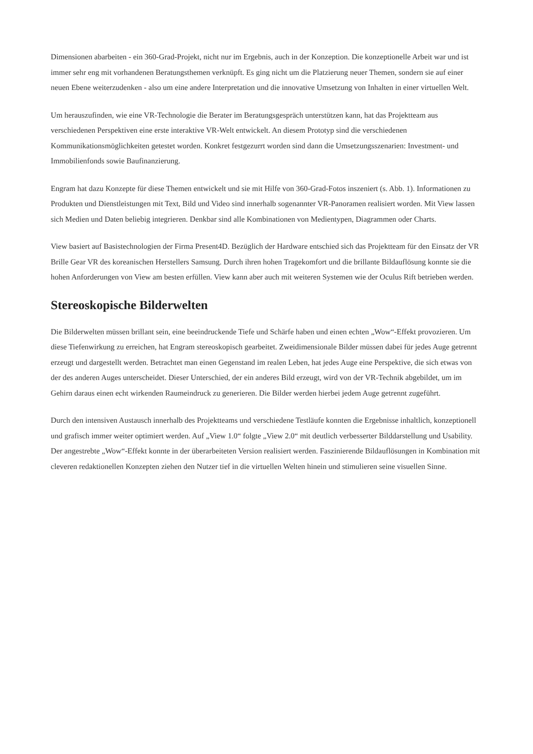Dimensionen abarbeiten - ein 360-Grad-Projekt, nicht nur im Ergebnis, auch in der Konzeption. Die konzeptionelle Arbeit war und ist immer sehr eng mit vorhandenen Beratungsthemen verknüpft. Es ging nicht um die Platzierung neuer Themen, sondern sie auf einer neuen Ebene weiterzudenken - also um eine andere Interpretation und die innovative Umsetzung von Inhalten in einer virtuellen Welt.
Um herauszufinden, wie eine VR-Technologie die Berater im Beratungsgespräch unterstützen kann, hat das Projektteam aus verschiedenen Perspektiven eine erste interaktive VR-Welt entwickelt. An diesem Prototyp sind die verschiedenen Kommunikationsmöglichkeiten getestet worden. Konkret festgezurrt worden sind dann die Umsetzungsszenarien: Investment- und Immobilienfonds sowie Baufinanzierung.
Engram hat dazu Konzepte für diese Themen entwickelt und sie mit Hilfe von 360-Grad-Fotos inszeniert (s. Abb. 1). Informationen zu Produkten und Dienstleistungen mit Text, Bild und Video sind innerhalb sogenannter VR-Panoramen realisiert worden. Mit View lassen sich Medien und Daten beliebig integrieren. Denkbar sind alle Kombinationen von Medientypen, Diagrammen oder Charts.
View basiert auf Basistechnologien der Firma Present4D. Bezüglich der Hardware entschied sich das Projektteam für den Einsatz der VR Brille Gear VR des koreanischen Herstellers Samsung. Durch ihren hohen Tragekomfort und die brillante Bildauflösung konnte sie die hohen Anforderungen von View am besten erfüllen. View kann aber auch mit weiteren Systemen wie der Oculus Rift betrieben werden.
Stereoskopische Bilderwelten
Die Bilderwelten müssen brillant sein, eine beeindruckende Tiefe und Schärfe haben und einen echten „Wow“-Effekt provozieren. Um diese Tiefenwirkung zu erreichen, hat Engram stereoskopisch gearbeitet. Zweidimensionale Bilder müssen dabei für jedes Auge getrennt erzeugt und dargestellt werden. Betrachtet man einen Gegenstand im realen Leben, hat jedes Auge eine Perspektive, die sich etwas von der des anderen Auges unterscheidet. Dieser Unterschied, der ein anderes Bild erzeugt, wird von der VR-Technik abgebildet, um im Gehirn daraus einen echt wirkenden Raumeindruck zu generieren. Die Bilder werden hierbei jedem Auge getrennt zugeführt.
Durch den intensiven Austausch innerhalb des Projektteams und verschiedene Testläufe konnten die Ergebnisse inhaltlich, konzeptionell und grafisch immer weiter optimiert werden. Auf „View 1.0“ folgte „View 2.0“ mit deutlich verbesserter Bilddarstellung und Usability. Der angestrebte „Wow“-Effekt konnte in der überarbeiteten Version realisiert werden. Faszinierende Bildauflösungen in Kombination mit cleveren redaktionellen Konzepten ziehen den Nutzer tief in die virtuellen Welten hinein und stimulieren seine visuellen Sinne.